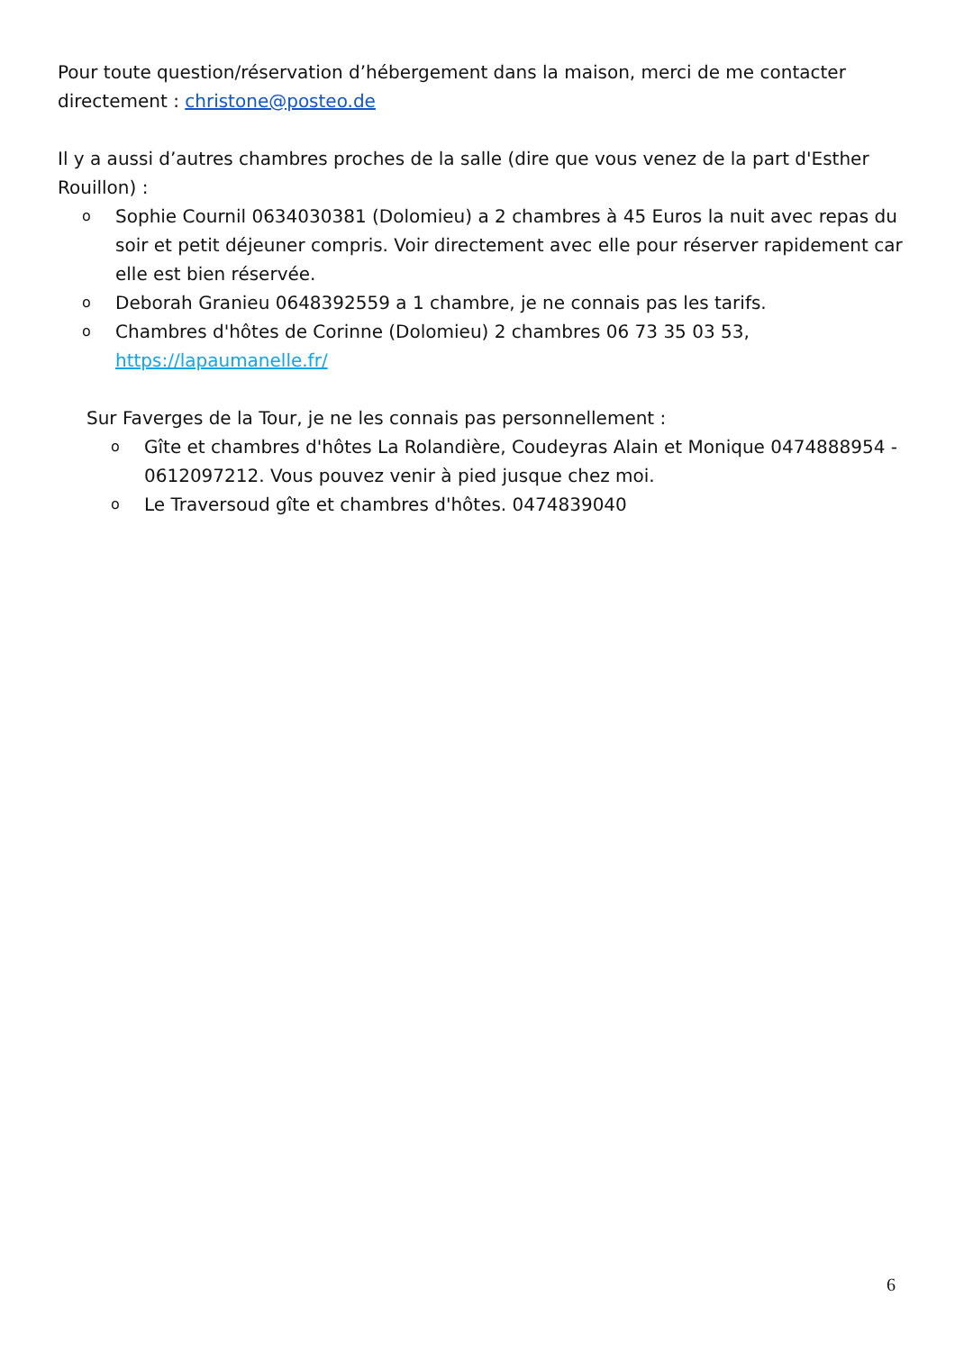Pour toute question/réservation d’hébergement dans la maison, merci de me contacter directement : christone@posteo.de
Il y a aussi d’autres chambres proches de la salle (dire que vous venez de la part d'Esther Rouillon) :
o Sophie Cournil 0634030381 (Dolomieu) a 2 chambres à 45 Euros la nuit avec repas du soir et petit déjeuner compris. Voir directement avec elle pour réserver rapidement car elle est bien réservée.
o Deborah Granieu 0648392559 a 1 chambre, je ne connais pas les tarifs.
o Chambres d'hôtes de Corinne (Dolomieu) 2 chambres 06 73 35 03 53, https://lapaumanelle.fr/
Sur Faverges de la Tour, je ne les connais pas personnellement :
o Gîte et chambres d'hôtes La Rolandière, Coudeyras Alain et Monique 0474888954 - 0612097212. Vous pouvez venir à pied jusque chez moi.
o Le Traversoud gîte et chambres d'hôtes. 0474839040
6